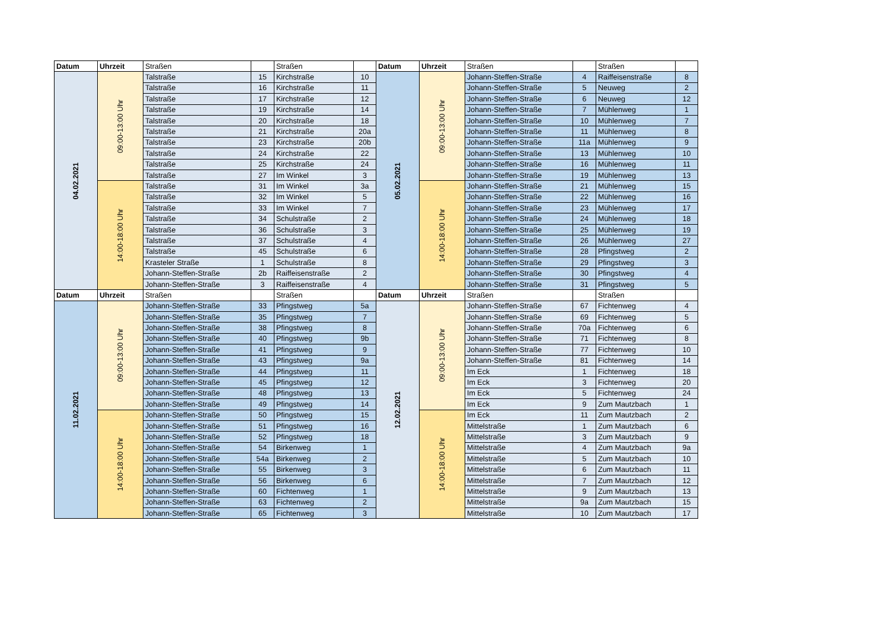| Datum | Uhrzeit | Straßen | | Straßen | | Datum | Uhrzeit | Straßen | | Straßen | |
| --- | --- | --- | --- | --- | --- | --- | --- | --- | --- | --- | --- |
| 04.02.2021 | 09:00-13:00 Uhr | Talstraße | 15 | Kirchstraße | 10 | 05.02.2021 | 09:00-13:00 Uhr | Johann-Steffen-Straße | 4 | Raiffeisenstraße | 8 |
| | | Talstraße | 16 | Kirchstraße | 11 | | | Johann-Steffen-Straße | 5 | Neuweg | 2 |
| | | Talstraße | 17 | Kirchstraße | 12 | | | Johann-Steffen-Straße | 6 | Neuweg | 12 |
| | | Talstraße | 19 | Kirchstraße | 14 | | | Johann-Steffen-Straße | 7 | Mühlenweg | 1 |
| | | Talstraße | 20 | Kirchstraße | 18 | | | Johann-Steffen-Straße | 10 | Mühlenweg | 7 |
| | | Talstraße | 21 | Kirchstraße | 20a | | | Johann-Steffen-Straße | 11 | Mühlenweg | 8 |
| | | Talstraße | 23 | Kirchstraße | 20b | | | Johann-Steffen-Straße | 11a | Mühlenweg | 9 |
| | | Talstraße | 24 | Kirchstraße | 22 | | | Johann-Steffen-Straße | 13 | Mühlenweg | 10 |
| | | Talstraße | 25 | Kirchstraße | 24 | | | Johann-Steffen-Straße | 16 | Mühlenweg | 11 |
| | | Talstraße | 27 | Im Winkel | 3 | | | Johann-Steffen-Straße | 19 | Mühlenweg | 13 |
| | 14:00-18:00 Uhr | Talstraße | 31 | Im Winkel | 3a | | 14:00-18:00 Uhr | Johann-Steffen-Straße | 21 | Mühlenweg | 15 |
| | | Talstraße | 32 | Im Winkel | 5 | | | Johann-Steffen-Straße | 22 | Mühlenweg | 16 |
| | | Talstraße | 33 | Im Winkel | 7 | | | Johann-Steffen-Straße | 23 | Mühlenweg | 17 |
| | | Talstraße | 34 | Schulstraße | 2 | | | Johann-Steffen-Straße | 24 | Mühlenweg | 18 |
| | | Talstraße | 36 | Schulstraße | 3 | | | Johann-Steffen-Straße | 25 | Mühlenweg | 19 |
| | | Talstraße | 37 | Schulstraße | 4 | | | Johann-Steffen-Straße | 26 | Mühlenweg | 27 |
| | | Talstraße | 45 | Schulstraße | 6 | | | Johann-Steffen-Straße | 28 | Pfingstweg | 2 |
| | | Krasteler Straße | 1 | Schulstraße | 8 | | | Johann-Steffen-Straße | 29 | Pfingstweg | 3 |
| | | Johann-Steffen-Straße | 2b | Raiffeisenstraße | 2 | | | Johann-Steffen-Straße | 30 | Pfingstweg | 4 |
| | | Johann-Steffen-Straße | 3 | Raiffeisenstraße | 4 | | | Johann-Steffen-Straße | 31 | Pfingstweg | 5 |
| Datum | Uhrzeit | Straßen | | Straßen | | Datum | Uhrzeit | Straßen | | Straßen | |
| 11.02.2021 | 09:00-13:00 Uhr | Johann-Steffen-Straße | 33 | Pfingstweg | 5a | 12.02.2021 | 09:00-13:00 Uhr | Johann-Steffen-Straße | 67 | Fichtenweg | 4 |
| | | Johann-Steffen-Straße | 35 | Pfingstweg | 7 | | | Johann-Steffen-Straße | 69 | Fichtenweg | 5 |
| | | Johann-Steffen-Straße | 38 | Pfingstweg | 8 | | | Johann-Steffen-Straße | 70a | Fichtenweg | 6 |
| | | Johann-Steffen-Straße | 40 | Pfingstweg | 9b | | | Johann-Steffen-Straße | 71 | Fichtenweg | 8 |
| | | Johann-Steffen-Straße | 41 | Pfingstweg | 9 | | | Johann-Steffen-Straße | 77 | Fichtenweg | 10 |
| | | Johann-Steffen-Straße | 43 | Pfingstweg | 9a | | | Johann-Steffen-Straße | 81 | Fichtenweg | 14 |
| | | Johann-Steffen-Straße | 44 | Pfingstweg | 11 | | | Im Eck | 1 | Fichtenweg | 18 |
| | | Johann-Steffen-Straße | 45 | Pfingstweg | 12 | | | Im Eck | 3 | Fichtenweg | 20 |
| | | Johann-Steffen-Straße | 48 | Pfingstweg | 13 | | | Im Eck | 5 | Fichtenweg | 24 |
| | | Johann-Steffen-Straße | 49 | Pfingstweg | 14 | | | Im Eck | 9 | Zum Mautzbach | 1 |
| | 14:00-18:00 Uhr | Johann-Steffen-Straße | 50 | Pfingstweg | 15 | | 14:00-18:00 Uhr | Im Eck | 11 | Zum Mautzbach | 2 |
| | | Johann-Steffen-Straße | 51 | Pfingstweg | 16 | | | Mittelstraße | 1 | Zum Mautzbach | 6 |
| | | Johann-Steffen-Straße | 52 | Pfingstweg | 18 | | | Mittelstraße | 3 | Zum Mautzbach | 9 |
| | | Johann-Steffen-Straße | 54 | Birkenweg | 1 | | | Mittelstraße | 4 | Zum Mautzbach | 9a |
| | | Johann-Steffen-Straße | 54a | Birkenweg | 2 | | | Mittelstraße | 5 | Zum Mautzbach | 10 |
| | | Johann-Steffen-Straße | 55 | Birkenweg | 3 | | | Mittelstraße | 6 | Zum Mautzbach | 11 |
| | | Johann-Steffen-Straße | 56 | Birkenweg | 6 | | | Mittelstraße | 7 | Zum Mautzbach | 12 |
| | | Johann-Steffen-Straße | 60 | Fichtenweg | 1 | | | Mittelstraße | 9 | Zum Mautzbach | 13 |
| | | Johann-Steffen-Straße | 63 | Fichtenweg | 2 | | | Mittelstraße | 9a | Zum Mautzbach | 15 |
| | | Johann-Steffen-Straße | 65 | Fichtenweg | 3 | | | Mittelstraße | 10 | Zum Mautzbach | 17 |